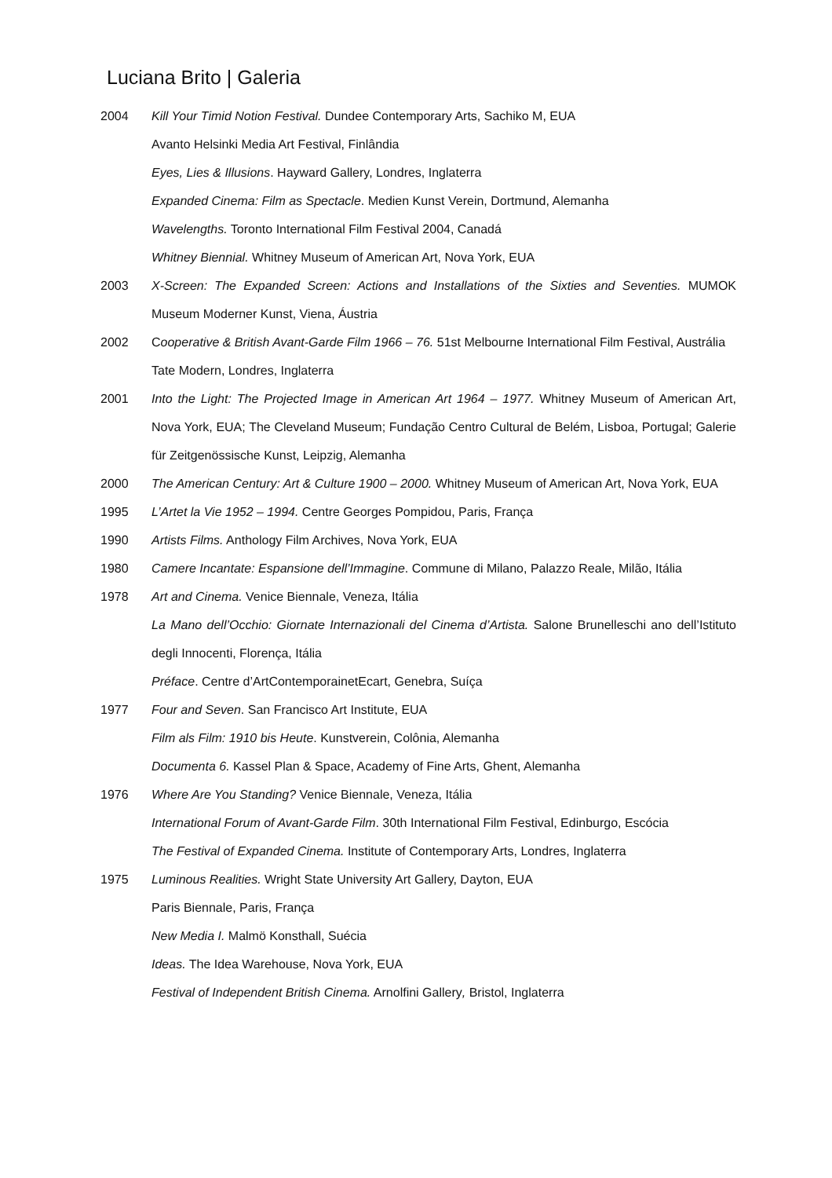Luciana Brito | Galeria
2004 Kill Your Timid Notion Festival. Dundee Contemporary Arts, Sachiko M, EUA
Avanto Helsinki Media Art Festival, Finlândia
Eyes, Lies & Illusions. Hayward Gallery, Londres, Inglaterra
Expanded Cinema: Film as Spectacle. Medien Kunst Verein, Dortmund, Alemanha
Wavelengths. Toronto International Film Festival 2004, Canadá
Whitney Biennial. Whitney Museum of American Art, Nova York, EUA
2003 X-Screen: The Expanded Screen: Actions and Installations of the Sixties and Seventies. MUMOK Museum Moderner Kunst, Viena, Áustria
2002 Cooperative & British Avant-Garde Film 1966 – 76. 51st Melbourne International Film Festival, Austrália
Tate Modern, Londres, Inglaterra
2001 Into the Light: The Projected Image in American Art 1964 – 1977. Whitney Museum of American Art, Nova York, EUA; The Cleveland Museum; Fundação Centro Cultural de Belém, Lisboa, Portugal; Galerie für Zeitgenössische Kunst, Leipzig, Alemanha
2000 The American Century: Art & Culture 1900 – 2000. Whitney Museum of American Art, Nova York, EUA
1995 L’Artet la Vie 1952 – 1994. Centre Georges Pompidou, Paris, França
1990 Artists Films. Anthology Film Archives, Nova York, EUA
1980 Camere Incantate: Espansione dell’Immagine. Commune di Milano, Palazzo Reale, Milão, Itália
1978 Art and Cinema. Venice Biennale, Veneza, Itália
La Mano dell’Occhio: Giornate Internazionali del Cinema d’Artista. Salone Brunelleschi ano dell’Istituto degli Innocenti, Florença, Itália
Préface. Centre d’ArtContemporainetEcart, Genebra, Suíça
1977 Four and Seven. San Francisco Art Institute, EUA
Film als Film: 1910 bis Heute. Kunstverein, Colônia, Alemanha
Documenta 6. Kassel Plan & Space, Academy of Fine Arts, Ghent, Alemanha
1976 Where Are You Standing? Venice Biennale, Veneza, Itália
International Forum of Avant-Garde Film. 30th International Film Festival, Edinburgo, Escócia
The Festival of Expanded Cinema. Institute of Contemporary Arts, Londres, Inglaterra
1975 Luminous Realities. Wright State University Art Gallery, Dayton, EUA
Paris Biennale, Paris, França
New Media I. Malmö Konsthall, Suécia
Ideas. The Idea Warehouse, Nova York, EUA
Festival of Independent British Cinema. Arnolfini Gallery, Bristol, Inglaterra